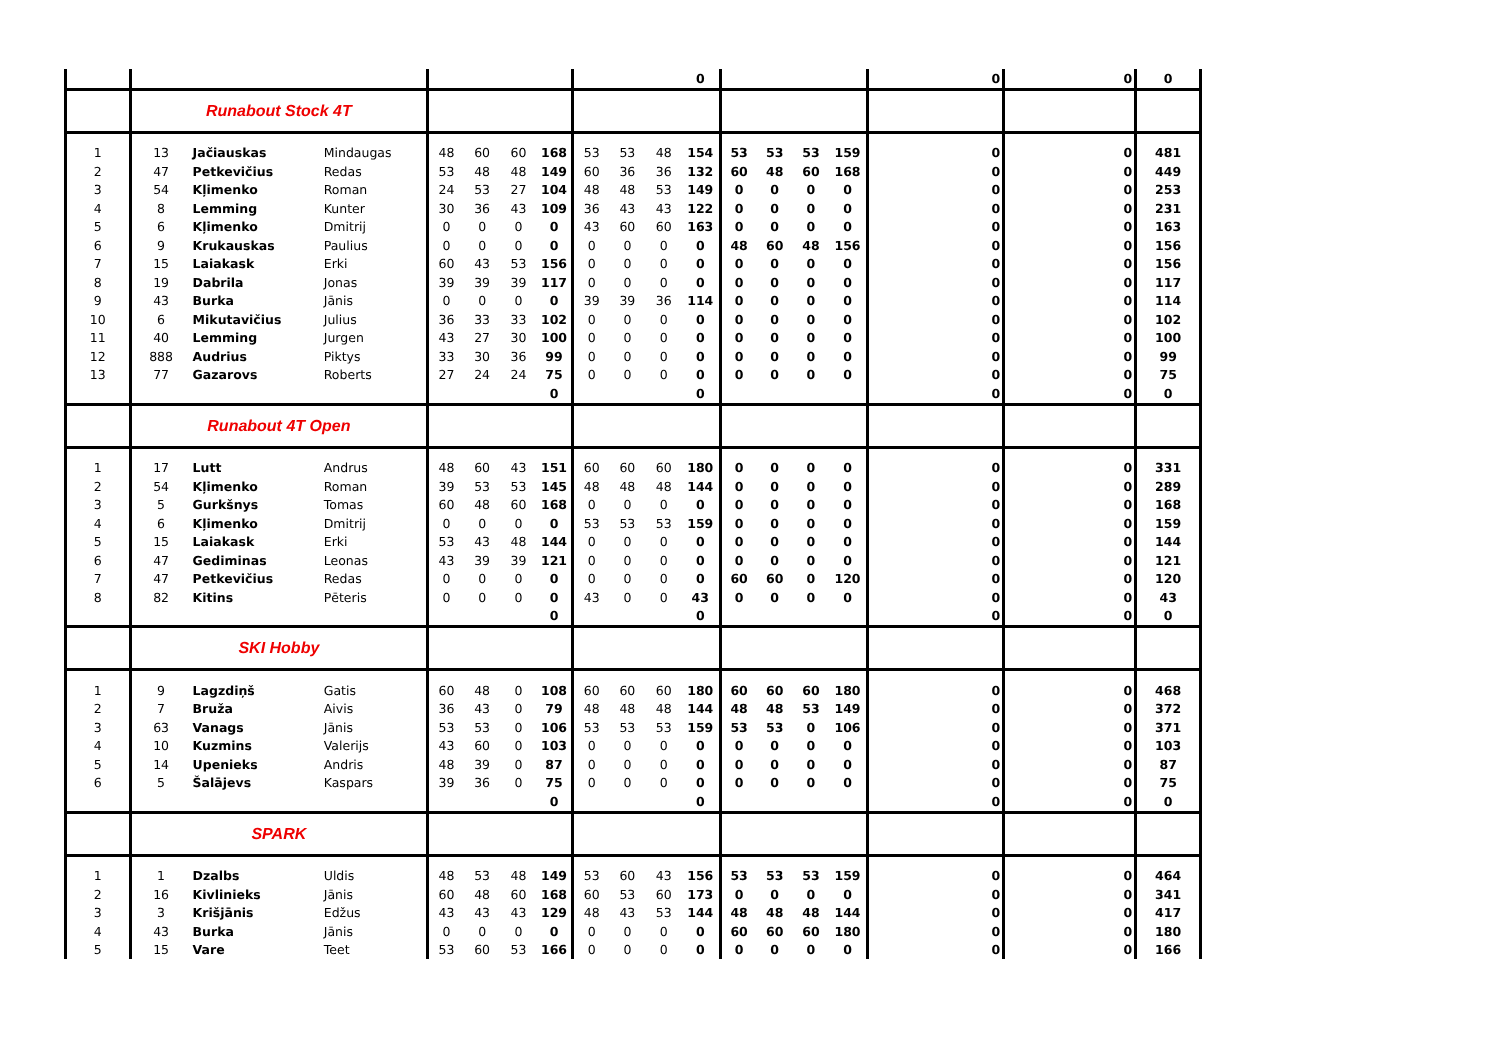| | | | | | | | | | | | 0 | | | | | 0 | 0 | 0 |
| | Runabout Stock 4T | | | | | | | | | | | | | | | | | |
| 1 | 13 | Jačiauskas | Mindaugas | 48 | 60 | 60 | 168 | 53 | 53 | 48 | 154 | 53 | 53 | 53 | 159 | 0 | 0 | 481 |
| 2 | 47 | Petkevičius | Redas | 53 | 48 | 48 | 149 | 60 | 36 | 36 | 132 | 60 | 48 | 60 | 168 | 0 | 0 | 449 |
| 3 | 54 | Kļimenko | Roman | 24 | 53 | 27 | 104 | 48 | 48 | 53 | 149 | 0 | 0 | 0 | 0 | 0 | 0 | 253 |
| 4 | 8 | Lemming | Kunter | 30 | 36 | 43 | 109 | 36 | 43 | 43 | 122 | 0 | 0 | 0 | 0 | 0 | 0 | 231 |
| 5 | 6 | Kļimenko | Dmitrij | 0 | 0 | 0 | 0 | 43 | 60 | 60 | 163 | 0 | 0 | 0 | 0 | 0 | 0 | 163 |
| 6 | 9 | Krukauskas | Paulius | 0 | 0 | 0 | 0 | 0 | 0 | 0 | 0 | 48 | 60 | 48 | 156 | 0 | 0 | 156 |
| 7 | 15 | Laiakask | Erki | 60 | 43 | 53 | 156 | 0 | 0 | 0 | 0 | 0 | 0 | 0 | 0 | 0 | 0 | 156 |
| 8 | 19 | Dabrila | Jonas | 39 | 39 | 39 | 117 | 0 | 0 | 0 | 0 | 0 | 0 | 0 | 0 | 0 | 0 | 117 |
| 9 | 43 | Burka | Jānis | 0 | 0 | 0 | 0 | 39 | 39 | 36 | 114 | 0 | 0 | 0 | 0 | 0 | 0 | 114 |
| 10 | 6 | Mikutavičius | Julius | 36 | 33 | 33 | 102 | 0 | 0 | 0 | 0 | 0 | 0 | 0 | 0 | 0 | 0 | 102 |
| 11 | 40 | Lemming | Jurgen | 43 | 27 | 30 | 100 | 0 | 0 | 0 | 0 | 0 | 0 | 0 | 0 | 0 | 0 | 100 |
| 12 | 888 | Audrius | Piktys | 33 | 30 | 36 | 99 | 0 | 0 | 0 | 0 | 0 | 0 | 0 | 0 | 0 | 0 | 99 |
| 13 | 77 | Gazarovs | Roberts | 27 | 24 | 24 | 75 | 0 | 0 | 0 | 0 | 0 | 0 | 0 | 0 | 0 | 0 | 75 |
| | | | | | | | 0 | | | | 0 | | | | | 0 | 0 | 0 |
| | Runabout 4T Open | | | | | | | | | | | | | | | | | |
| 1 | 17 | Lutt | Andrus | 48 | 60 | 43 | 151 | 60 | 60 | 60 | 180 | 0 | 0 | 0 | 0 | 0 | 0 | 331 |
| 2 | 54 | Kļimenko | Roman | 39 | 53 | 53 | 145 | 48 | 48 | 48 | 144 | 0 | 0 | 0 | 0 | 0 | 0 | 289 |
| 3 | 5 | Gurkšnys | Tomas | 60 | 48 | 60 | 168 | 0 | 0 | 0 | 0 | 0 | 0 | 0 | 0 | 0 | 0 | 168 |
| 4 | 6 | Kļimenko | Dmitrij | 0 | 0 | 0 | 0 | 53 | 53 | 53 | 159 | 0 | 0 | 0 | 0 | 0 | 0 | 159 |
| 5 | 15 | Laiakask | Erki | 53 | 43 | 48 | 144 | 0 | 0 | 0 | 0 | 0 | 0 | 0 | 0 | 0 | 0 | 144 |
| 6 | 47 | Gediminas | Leonas | 43 | 39 | 39 | 121 | 0 | 0 | 0 | 0 | 0 | 0 | 0 | 0 | 0 | 0 | 121 |
| 7 | 47 | Petkevičius | Redas | 0 | 0 | 0 | 0 | 0 | 0 | 0 | 0 | 60 | 60 | 0 | 120 | 0 | 0 | 120 |
| 8 | 82 | Kitins | Pēteris | 0 | 0 | 0 | 0 | 43 | 0 | 0 | 43 | 0 | 0 | 0 | 0 | 0 | 0 | 43 |
| | | | | | | | 0 | | | | 0 | | | | | 0 | 0 | 0 |
| | SKI Hobby | | | | | | | | | | | | | | | | | |
| 1 | 9 | Lagzdiņš | Gatis | 60 | 48 | 0 | 108 | 60 | 60 | 60 | 180 | 60 | 60 | 60 | 180 | 0 | 0 | 468 |
| 2 | 7 | Bruža | Aivis | 36 | 43 | 0 | 79 | 48 | 48 | 48 | 144 | 48 | 48 | 53 | 149 | 0 | 0 | 372 |
| 3 | 63 | Vanags | Jānis | 53 | 53 | 0 | 106 | 53 | 53 | 53 | 159 | 53 | 53 | 0 | 106 | 0 | 0 | 371 |
| 4 | 10 | Kuzmins | Valerijs | 43 | 60 | 0 | 103 | 0 | 0 | 0 | 0 | 0 | 0 | 0 | 0 | 0 | 0 | 103 |
| 5 | 14 | Upenieks | Andris | 48 | 39 | 0 | 87 | 0 | 0 | 0 | 0 | 0 | 0 | 0 | 0 | 0 | 0 | 87 |
| 6 | 5 | Šalājevs | Kaspars | 39 | 36 | 0 | 75 | 0 | 0 | 0 | 0 | 0 | 0 | 0 | 0 | 0 | 0 | 75 |
| | | | | | | | 0 | | | | 0 | | | | | 0 | 0 | 0 |
| | SPARK | | | | | | | | | | | | | | | | | |
| 1 | 1 | Dzalbs | Uldis | 48 | 53 | 48 | 149 | 53 | 60 | 43 | 156 | 53 | 53 | 53 | 159 | 0 | 0 | 464 |
| 2 | 16 | Kivlinieks | Jānis | 60 | 48 | 60 | 168 | 60 | 53 | 60 | 173 | 0 | 0 | 0 | 0 | 0 | 0 | 341 |
| 3 | 3 | Krišjānis | Edžus | 43 | 43 | 43 | 129 | 48 | 43 | 53 | 144 | 48 | 48 | 48 | 144 | 0 | 0 | 417 |
| 4 | 43 | Burka | Jānis | 0 | 0 | 0 | 0 | 0 | 0 | 0 | 0 | 60 | 60 | 60 | 180 | 0 | 0 | 180 |
| 5 | 15 | Vare | Teet | 53 | 60 | 53 | 166 | 0 | 0 | 0 | 0 | 0 | 0 | 0 | 0 | 0 | 0 | 166 |